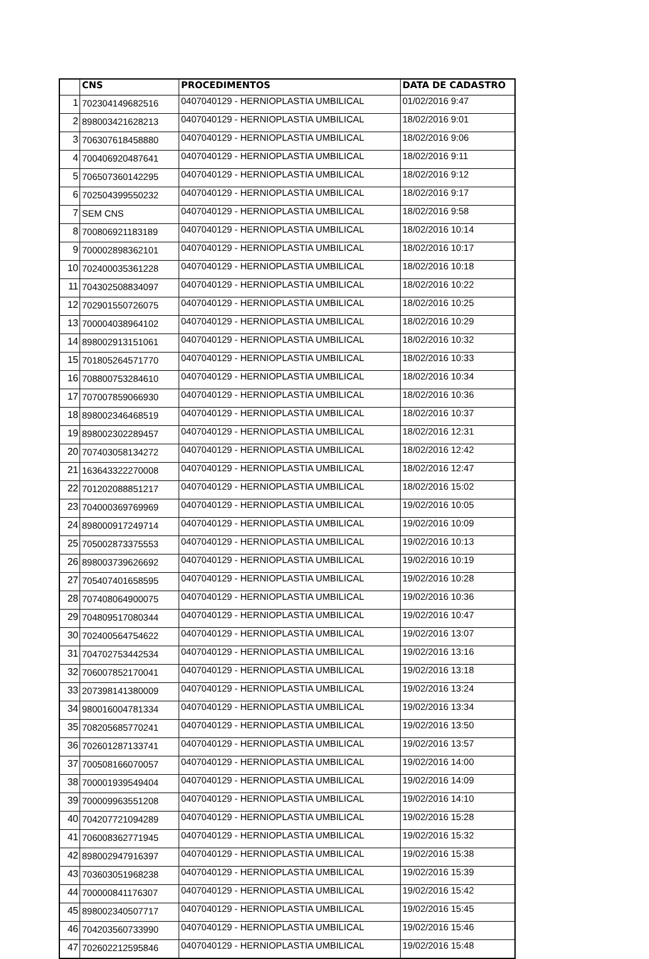| | CNS | PROCEDIMENTOS | DATA DE CADASTRO |
| --- | --- | --- | --- |
| 1 | 702304149682516 | 0407040129 - HERNIOPLASTIA UMBILICAL | 01/02/2016 9:47 |
| 2 | 898003421628213 | 0407040129 - HERNIOPLASTIA UMBILICAL | 18/02/2016 9:01 |
| 3 | 706307618458880 | 0407040129 - HERNIOPLASTIA UMBILICAL | 18/02/2016 9:06 |
| 4 | 700406920487641 | 0407040129 - HERNIOPLASTIA UMBILICAL | 18/02/2016 9:11 |
| 5 | 706507360142295 | 0407040129 - HERNIOPLASTIA UMBILICAL | 18/02/2016 9:12 |
| 6 | 702504399550232 | 0407040129 - HERNIOPLASTIA UMBILICAL | 18/02/2016 9:17 |
| 7 | SEM CNS | 0407040129 - HERNIOPLASTIA UMBILICAL | 18/02/2016 9:58 |
| 8 | 700806921183189 | 0407040129 - HERNIOPLASTIA UMBILICAL | 18/02/2016 10:14 |
| 9 | 700002898362101 | 0407040129 - HERNIOPLASTIA UMBILICAL | 18/02/2016 10:17 |
| 10 | 702400035361228 | 0407040129 - HERNIOPLASTIA UMBILICAL | 18/02/2016 10:18 |
| 11 | 704302508834097 | 0407040129 - HERNIOPLASTIA UMBILICAL | 18/02/2016 10:22 |
| 12 | 702901550726075 | 0407040129 - HERNIOPLASTIA UMBILICAL | 18/02/2016 10:25 |
| 13 | 700004038964102 | 0407040129 - HERNIOPLASTIA UMBILICAL | 18/02/2016 10:29 |
| 14 | 898002913151061 | 0407040129 - HERNIOPLASTIA UMBILICAL | 18/02/2016 10:32 |
| 15 | 701805264571770 | 0407040129 - HERNIOPLASTIA UMBILICAL | 18/02/2016 10:33 |
| 16 | 708800753284610 | 0407040129 - HERNIOPLASTIA UMBILICAL | 18/02/2016 10:34 |
| 17 | 707007859066930 | 0407040129 - HERNIOPLASTIA UMBILICAL | 18/02/2016 10:36 |
| 18 | 898002346468519 | 0407040129 - HERNIOPLASTIA UMBILICAL | 18/02/2016 10:37 |
| 19 | 898002302289457 | 0407040129 - HERNIOPLASTIA UMBILICAL | 18/02/2016 12:31 |
| 20 | 707403058134272 | 0407040129 - HERNIOPLASTIA UMBILICAL | 18/02/2016 12:42 |
| 21 | 163643322270008 | 0407040129 - HERNIOPLASTIA UMBILICAL | 18/02/2016 12:47 |
| 22 | 701202088851217 | 0407040129 - HERNIOPLASTIA UMBILICAL | 18/02/2016 15:02 |
| 23 | 704000369769969 | 0407040129 - HERNIOPLASTIA UMBILICAL | 19/02/2016 10:05 |
| 24 | 898000917249714 | 0407040129 - HERNIOPLASTIA UMBILICAL | 19/02/2016 10:09 |
| 25 | 705002873375553 | 0407040129 - HERNIOPLASTIA UMBILICAL | 19/02/2016 10:13 |
| 26 | 898003739626692 | 0407040129 - HERNIOPLASTIA UMBILICAL | 19/02/2016 10:19 |
| 27 | 705407401658595 | 0407040129 - HERNIOPLASTIA UMBILICAL | 19/02/2016 10:28 |
| 28 | 707408064900075 | 0407040129 - HERNIOPLASTIA UMBILICAL | 19/02/2016 10:36 |
| 29 | 704809517080344 | 0407040129 - HERNIOPLASTIA UMBILICAL | 19/02/2016 10:47 |
| 30 | 702400564754622 | 0407040129 - HERNIOPLASTIA UMBILICAL | 19/02/2016 13:07 |
| 31 | 704702753442534 | 0407040129 - HERNIOPLASTIA UMBILICAL | 19/02/2016 13:16 |
| 32 | 706007852170041 | 0407040129 - HERNIOPLASTIA UMBILICAL | 19/02/2016 13:18 |
| 33 | 207398141380009 | 0407040129 - HERNIOPLASTIA UMBILICAL | 19/02/2016 13:24 |
| 34 | 980016004781334 | 0407040129 - HERNIOPLASTIA UMBILICAL | 19/02/2016 13:34 |
| 35 | 708205685770241 | 0407040129 - HERNIOPLASTIA UMBILICAL | 19/02/2016 13:50 |
| 36 | 702601287133741 | 0407040129 - HERNIOPLASTIA UMBILICAL | 19/02/2016 13:57 |
| 37 | 700508166070057 | 0407040129 - HERNIOPLASTIA UMBILICAL | 19/02/2016 14:00 |
| 38 | 700001939549404 | 0407040129 - HERNIOPLASTIA UMBILICAL | 19/02/2016 14:09 |
| 39 | 700009963551208 | 0407040129 - HERNIOPLASTIA UMBILICAL | 19/02/2016 14:10 |
| 40 | 704207721094289 | 0407040129 - HERNIOPLASTIA UMBILICAL | 19/02/2016 15:28 |
| 41 | 706008362771945 | 0407040129 - HERNIOPLASTIA UMBILICAL | 19/02/2016 15:32 |
| 42 | 898002947916397 | 0407040129 - HERNIOPLASTIA UMBILICAL | 19/02/2016 15:38 |
| 43 | 703603051968238 | 0407040129 - HERNIOPLASTIA UMBILICAL | 19/02/2016 15:39 |
| 44 | 700000841176307 | 0407040129 - HERNIOPLASTIA UMBILICAL | 19/02/2016 15:42 |
| 45 | 898002340507717 | 0407040129 - HERNIOPLASTIA UMBILICAL | 19/02/2016 15:45 |
| 46 | 704203560733990 | 0407040129 - HERNIOPLASTIA UMBILICAL | 19/02/2016 15:46 |
| 47 | 702602212595846 | 0407040129 - HERNIOPLASTIA UMBILICAL | 19/02/2016 15:48 |